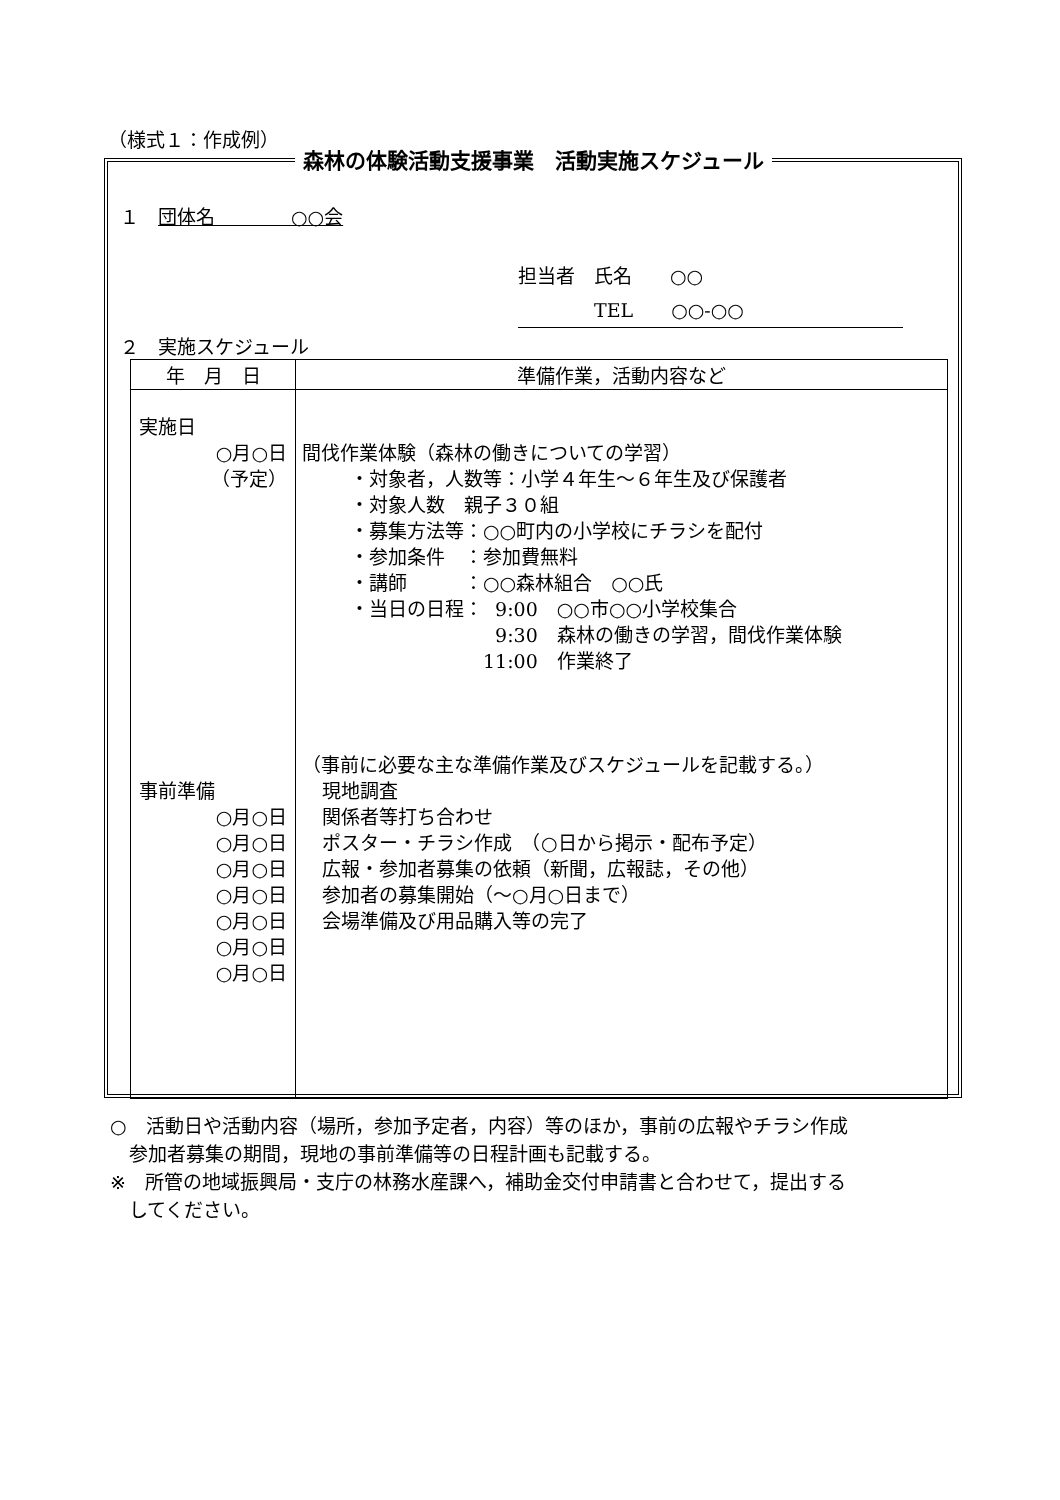（様式１：作成例）
森林の体験活動支援事業　活動実施スケジュール
１　団体名　　　　○○会
担当者　氏名　　○○
　　　　TEL　　○○-○○
２　実施スケジュール
| 年 月 日 | 準備作業，活動内容など |
| --- | --- |
| 実施日 ○月○日 （予定） 事前準備 ○月○日 ○月○日 ○月○日 ○月○日 ○月○日 ○月○日 ○月○日 | 間伐作業体験（森林の働きについての学習） ・対象者，人数等：小学４年生～６年生及び保護者 ・対象人数 親子３０組 ・募集方法等：○○町内の小学校にチラシを配付 ・参加条件 ：参加費無料 ・講師 ：○○森林組合 ○○氏 ・当日の日程： 9:00 ○○市○○小学校集合 9:30 森林の働きの学習，間伐作業体験 11:00 作業終了 （事前に必要な主な準備作業及びスケジュールを記載する。） 現地調査 関係者等打ち合わせ ポスター・チラシ作成 （○日から掲示・配布予定） 広報・参加者募集の依頼（新聞，広報誌，その他） 参加者の募集開始（～○月○日まで） 会場準備及び用品購入等の完了 |
○　活動日や活動内容（場所，参加予定者，内容）等のほか，事前の広報やチラシ作成
　参加者募集の期間，現地の事前準備等の日程計画も記載する。
※　所管の地域振興局・支庁の林務水産課へ，補助金交付申請書と合わせて，提出する
　してください。